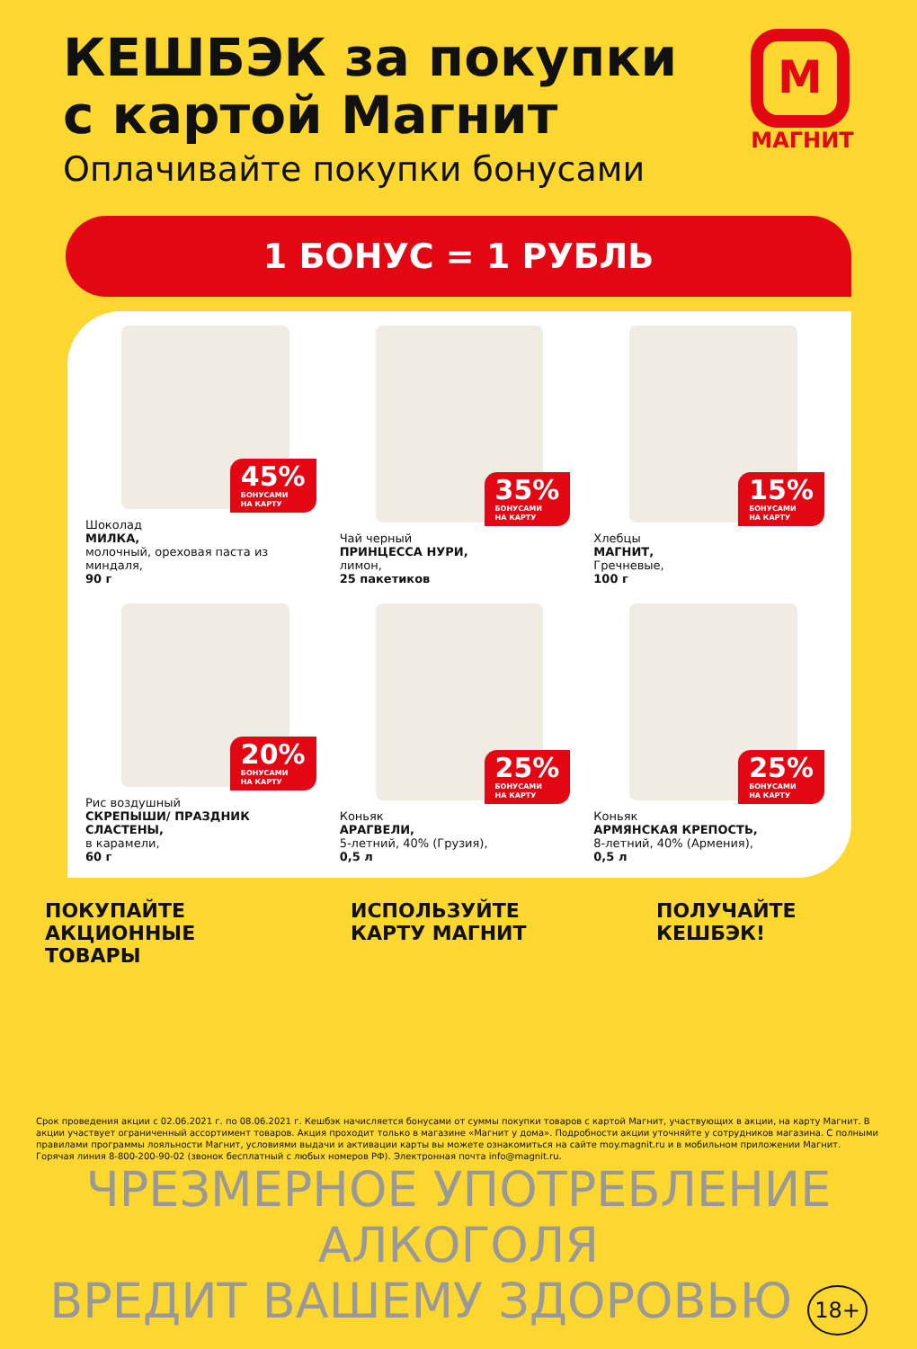КЕШБЭК за покупки
с картой Магнит
Оплачивайте покупки бонусами
М
МАГНИТ
1 БОНУС = 1 РУБЛЬ
45%
БОНУСАМИ
НА КАРТУ
Шоколад
МИЛКА,
молочный, ореховая паста из миндаля,
90 г
35%
БОНУСАМИ
НА КАРТУ
Чай черный
ПРИНЦЕССА НУРИ,
лимон,
25 пакетиков
15%
БОНУСАМИ
НА КАРТУ
Хлебцы
МАГНИТ,
Гречневые,
100 г
20%
БОНУСАМИ
НА КАРТУ
Рис воздушный
СКРЕПЫШИ/ ПРАЗДНИК СЛАСТЕНЫ,
в карамели,
60 г
25%
БОНУСАМИ
НА КАРТУ
Коньяк
АРАГВЕЛИ,
5-летний, 40% (Грузия),
0,5 л
25%
БОНУСАМИ
НА КАРТУ
Коньяк
АРМЯНСКАЯ КРЕПОСТЬ,
8-летний, 40% (Армения),
0,5 л
ПОКУПАЙТЕ
АКЦИОННЫЕ
ТОВАРЫ
ИСПОЛЬЗУЙТЕ
КАРТУ МАГНИТ
ПОЛУЧАЙТЕ
КЕШБЭК!
Срок проведения акции с 02.06.2021 г. по 08.06.2021 г. Кешбэк начисляется бонусами от суммы покупки товаров с картой Магнит, участвующих в акции, на карту Магнит. В акции участвует ограниченный ассортимент товаров. Акция проходит только в магазине «Магнит у дома». Подробности акции уточняйте у сотрудников магазина. С полными правилами программы лояльности Магнит, условиями выдачи и активации карты вы можете ознакомиться на сайте moy.magnit.ru и в мобильном приложении Магнит. Горячая линия 8-800-200-90-02 (звонок бесплатный с любых номеров РФ). Электронная почта info@magnit.ru.
ЧРЕЗМЕРНОЕ УПОТРЕБЛЕНИЕ АЛКОГОЛЯ
ВРЕДИТ ВАШЕМУ ЗДОРОВЬЮ 18+